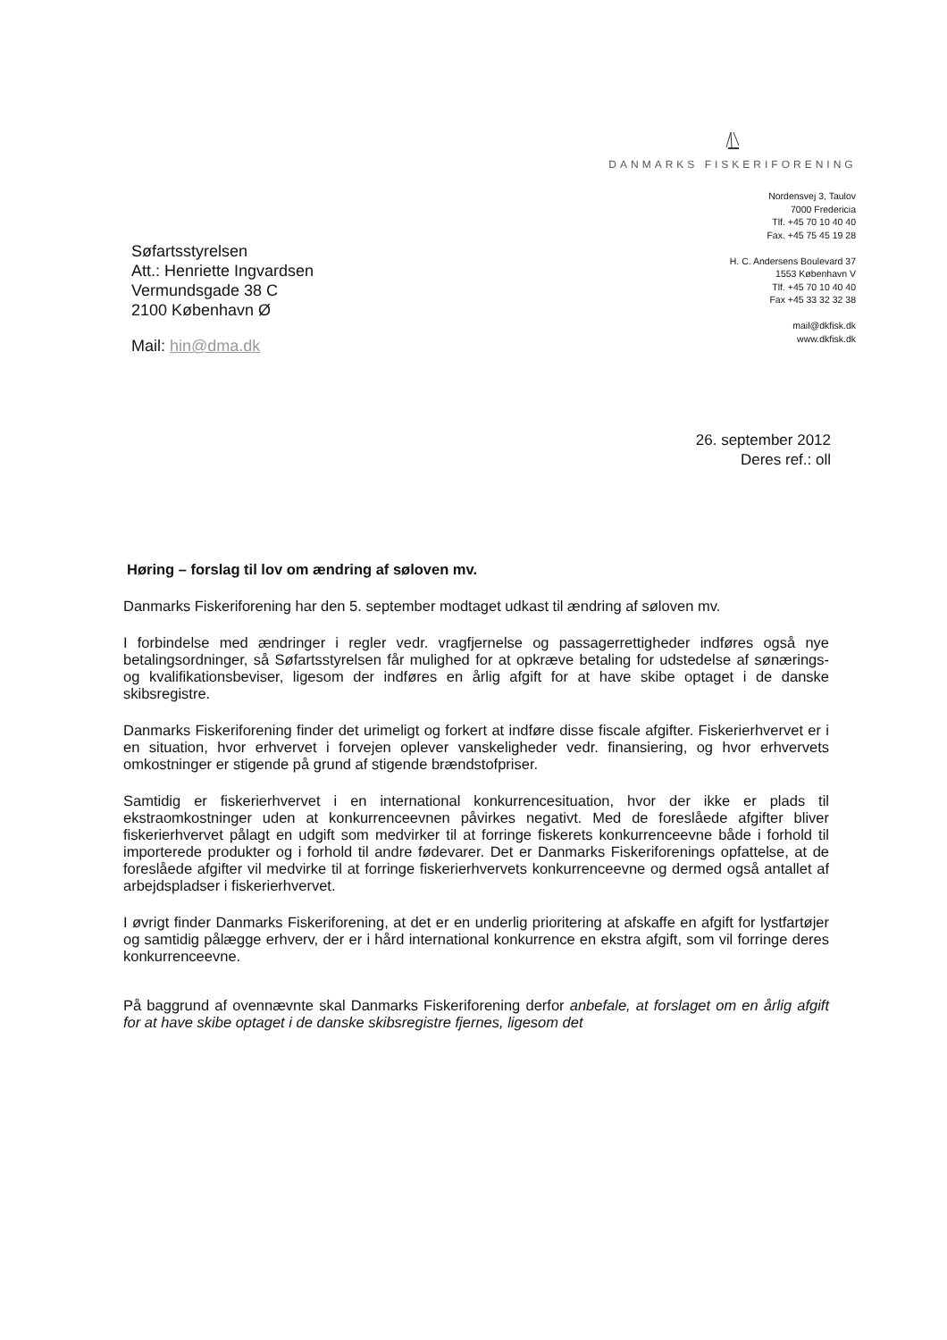DANMARKS FISKERIFORENING
Nordensvej 3, Taulov
7000 Fredericia
Tlf. +45 70 10 40 40
Fax. +45 75 45 19 28
H. C. Andersens Boulevard 37
1553 København V
Tlf. +45 70 10 40 40
Fax +45 33 32 32 38
mail@dkfisk.dk
www.dkfisk.dk
Søfartsstyrelsen
Att.: Henriette Ingvardsen
Vermundsgade 38 C
2100 København Ø
Mail: hin@dma.dk
26. september 2012
Deres ref.: oll
Høring – forslag til lov om ændring af søloven mv.
Danmarks Fiskeriforening har den 5. september modtaget udkast til ændring af søloven mv.
I forbindelse med ændringer i regler vedr. vragfjernelse og passagerrettigheder indføres også nye betalingsordninger, så Søfartsstyrelsen får mulighed for at opkræve betaling for udstedelse af sønærings- og kvalifikationsbeviser, ligesom der indføres en årlig afgift for at have skibe optaget i de danske skibsregistre.
Danmarks Fiskeriforening finder det urimeligt og forkert at indføre disse fiscale afgifter. Fiskerierhvervet er i en situation, hvor erhvervet i forvejen oplever vanskeligheder vedr. finansiering, og hvor erhvervets omkostninger er stigende på grund af stigende brændstofpriser.
Samtidig er fiskerierhvervet i en international konkurrencesituation, hvor der ikke er plads til ekstraomkostninger uden at konkurrenceevnen påvirkes negativt. Med de foreslåede afgifter bliver fiskerierhvervet pålagt en udgift som medvirker til at forringe fiskerets konkurrenceevne både i forhold til importerede produkter og i forhold til andre fødevarer. Det er Danmarks Fiskeriforenings opfattelse, at de foreslåede afgifter vil medvirke til at forringe fiskerierhvervets konkurrenceevne og dermed også antallet af arbejdspladser i fiskerierhvervet.
I øvrigt finder Danmarks Fiskeriforening, at det er en underlig prioritering at afskaffe en afgift for lystfartøjer og samtidig pålægge erhverv, der er i hård international konkurrence en ekstra afgift, som vil forringe deres konkurrenceevne.
På baggrund af ovennævnte skal Danmarks Fiskeriforening derfor anbefale, at forslaget om en årlig afgift for at have skibe optaget i de danske skibsregistre fjernes, ligesom det